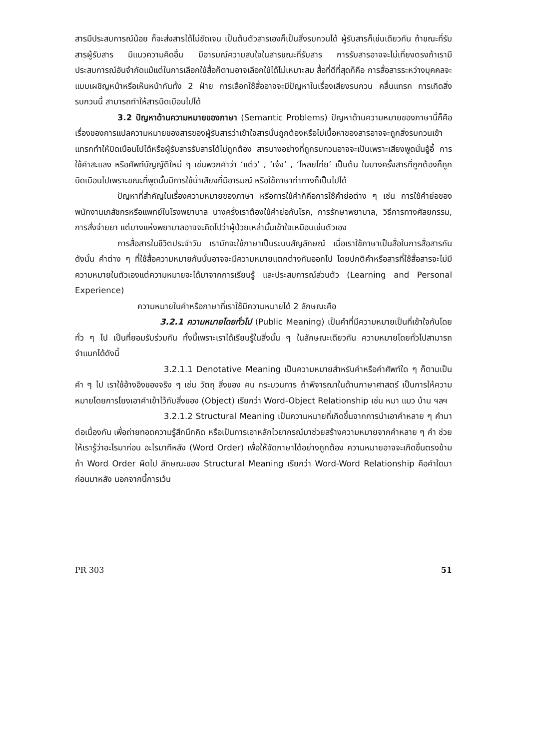สารมีประสบการณ์น้อย ก็จะส่งสารได้ไม่ชัดเจน เป็นต้นตัวสารเองก็เป็นสิ่งรบกวนได้ ผู้รับสารก็เช่นเดียวกัน ถ้าขณะที่รับสารผู้รับสาร มีแนวความคิดอื่น มีอารมณ์ความสนใจในสารขณะที่รับสาร การรับสารอาจจะไม่เที่ยงตรงถ้าเรามีประสบการณ์อันจำกัดแม้แต่ในการเลือกใช้สื่อก็ตามอาจเลือกใช้ได้ไม่เหมาะสม สื่อที่ดีที่สุดก็คือ การสื่อสารระหว่างบุคคลจะแบบเผชิญหน้าหรือเห็นหน้ากันทั้ง 2 ฝ่าย การเลือกใช้สื่ออาจจะมีปัญหาในเรื่องเสียงรบกวน คลื่นแทรก การเกิดสิ่งรบกวนนี้ สามารถทำให้สารบิดเบือนไปได้
3.2 ปัญหาด้านความหมายของภาษา (Semantic Problems) ปัญหาด้านความหมายของภาษานี้ก็คือ เรื่องของการแปลความหมายของสารของผู้รับสารว่าเข้าใจสารนั้นถูกต้องหรือไม่เนื้อหาของสารอาจจะถูกสิ่งรบกวนเข้าแทรกทำให้บิดเบือนไปได้หรือผู้รับสารรับสารได้ไม่ถูกต้อง สารบางอย่างที่ถูกรบกวนอาจจะเป็นเพราะเสียงพูดนั้นอู้อี้ การใช้คำสะแลง หรือศัพท์บัญญัติใหม่ ๆ เช่นพวกคำว่า ‘แต๋ว’ , ‘เจ๋ง’ , ‘โหลยโท่ย’ เป็นต้น ในบางครั้งสารที่ถูกต้องก็ถูกบิดเบือนไปเพราะขณะที่พูดนั้นมีการใช้น้ำเสียงที่มีอารมณ์ หรือใช้ภาษาท่าทางก็เป็นไปได้
ปัญหาที่สำคัญในเรื่องความหมายของภาษา หรือการใช้คำก็คือการใช้คำย่อต่าง ๆ เช่น การใช้คำย่อของพนักงานเภสัชกรหรือแพทย์ในโรงพยาบาล บางครั้งเราต้องใช้คำย่อกับโรค, การรักษาพยาบาล, วิธีการทางศัลยกรรม, การสั่งจ่ายยา แต่บางแห่งพยาบาลอาจจะคิดไปว่าผู้ป่วยเหล่านั้นเข้าใจเหมือนเช่นตัวเอง
การสื่อสารในชีวิตประจำวัน เรามักจะใช้ภาษาเป็นระบบสัญลักษณ์ เมื่อเราใช้ภาษาเป็นสื่อในการสื่อสารกัน ดังนั้น คำต่าง ๆ ที่ใช้สื่อความหมายกันนั้นอาจจะมีความหมายแตกต่างกันออกไป โดยปกติคำหรือสารที่ใช้สื่อสารจะไม่มีความหมายในตัวเองแต่ความหมายจะได้มาจากการเรียนรู้ และประสบการณ์ส่วนตัว (Learning and Personal Experience)
ความหมายในคำหรือภาษาที่เราใช้มีความหมายได้ 2 ลักษณะคือ
3.2.1 ความหมายโดยทั่วไป (Public Meaning) เป็นคำที่มีความหมายเป็นที่เข้าใจกันโดยทั่ว ๆ ไป เป็นที่ยอมรับร่วมกัน ทั้งนี้เพราะเราได้เรียนรู้ในสิ่งนั้น ๆ ในลักษณะเดียวกัน ความหมายโดยทั่วไปสามารถจำแนกได้ดังนี้
3.2.1.1 Denotative Meaning เป็นความหมายสำหรับคำหรือคำศัพท์ใด ๆ ก็ตามเป็นคำ ๆ ไป เราใช้อ้างอิงของจริง ๆ เช่น วัตถุ สิ่งของ คน กระบวนการ ถ้าพิจารณาในด้านภาษาศาสตร์ เป็นการให้ความหมายโดยการโยงเอาคำเข้าไว้กับสิ่งของ (Object) เรียกว่า Word-Object Relationship เช่น หมา แมว บ้าน ฯลฯ
3.2.1.2 Structural Meaning เป็นความหมายที่เกิดขึ้นจากการนำเอาคำหลาย ๆ คำมาต่อเนื่องกัน เพื่อถ่ายทอดความรู้สึกนึกคิด หรือเป็นการเอาหลักไวยากรณ์มาช่วยสร้างความหมายจากคำหลาย ๆ คำ ช่วยให้เรารู้ว่าอะไรมาก่อน อะไรมาทีหลัง (Word Order) เพื่อให้จัดภาษาได้อย่างถูกต้อง ความหมายอาจจะเกิดขึ้นตรงข้าม ถ้า Word Order ผิดไป ลักษณะของ Structural Meaning เรียกว่า Word-Word Relationship คือคำใดมาก่อนมาหลัง นอกจากนี้การเว้น
PR 303 51